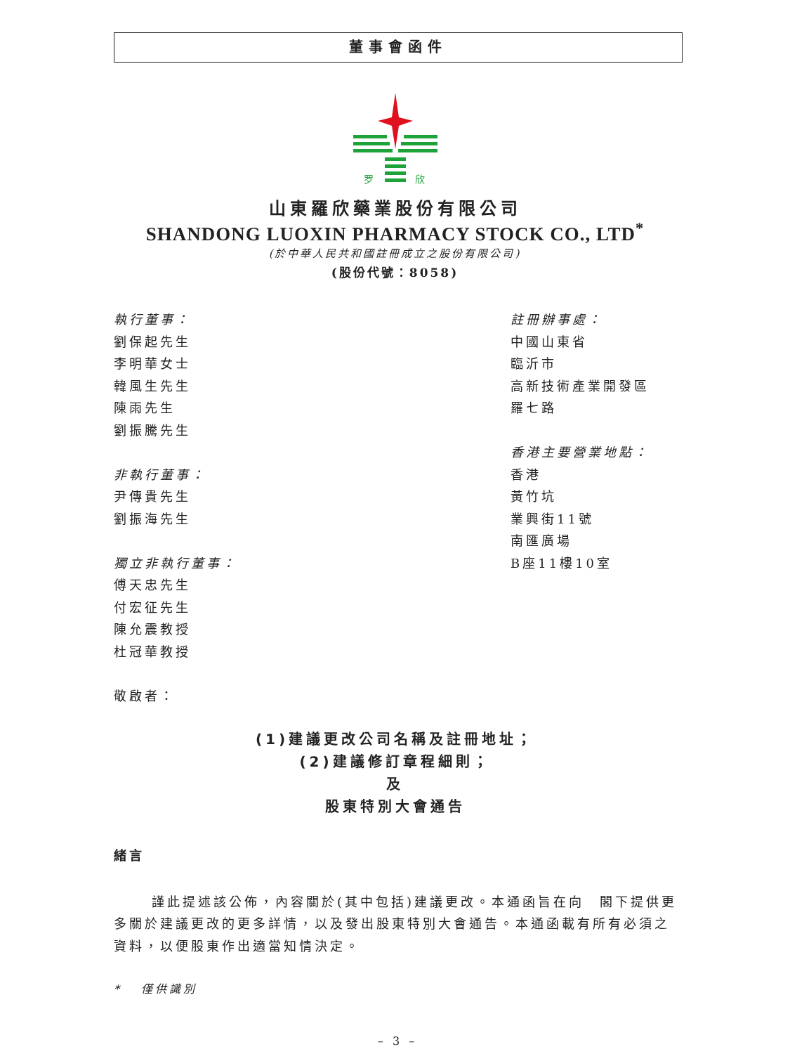董事會函件
罗
欣
山東羅欣藥業股份有限公司
SHANDONG LUOXIN PHARMACY STOCK CO., LTD<sup>*</sup>
(於中華人民共和國註冊成立之股份有限公司)
(股份代號：8058)
執行董事：
劉保起先生
李明華女士
韓風生先生
陳雨先生
劉振騰先生
非執行董事：
尹傳貴先生
劉振海先生
獨立非執行董事：
傅天忠先生
付宏征先生
陳允震教授
杜冠華教授
敬啟者：
註冊辦事處：
中國山東省
臨沂市
高新技術產業開發區
羅七路
香港主要營業地點：
香港
黃竹坑
業興街11號
南匯廣場
B座11樓10室
(1)建議更改公司名稱及註冊地址；
(2)建議修訂章程細則；
及
股東特別大會通告
緒言
謹此提述該公佈，內容關於(其中包括)建議更改。本通函旨在向　閣下提供更多關於建議更改的更多詳情，以及發出股東特別大會通告。本通函載有所有必須之資料，以便股東作出適當知情決定。
* 僅供識別
– 3 –